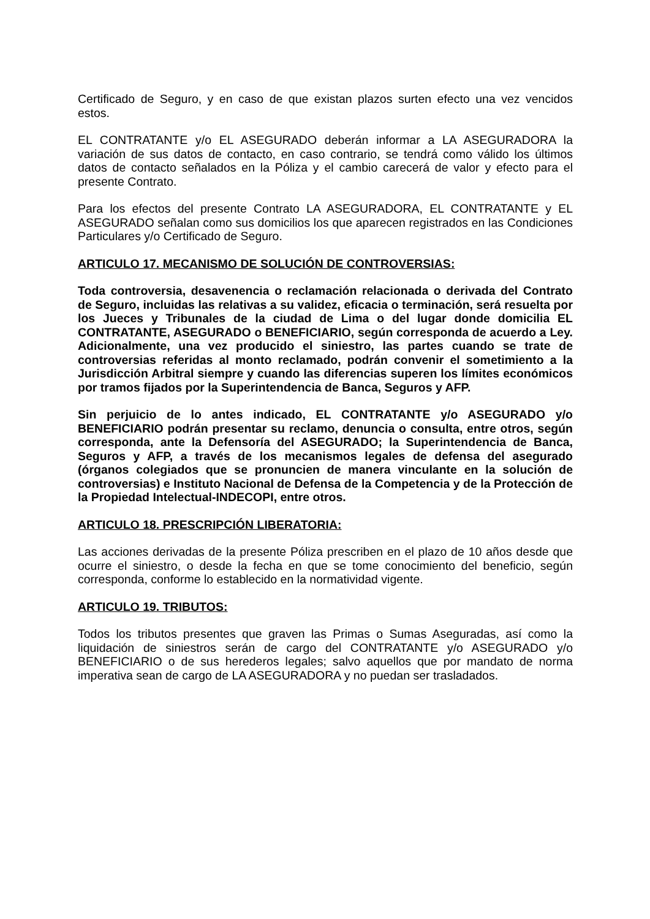Certificado de Seguro, y en caso de que existan plazos surten efecto una vez vencidos estos.
EL CONTRATANTE y/o EL ASEGURADO deberán informar a LA ASEGURADORA la variación de sus datos de contacto, en caso contrario, se tendrá como válido los últimos datos de contacto señalados en la Póliza y el cambio carecerá de valor y efecto para el presente Contrato.
Para los efectos del presente Contrato LA ASEGURADORA, EL CONTRATANTE y EL ASEGURADO señalan como sus domicilios los que aparecen registrados en las Condiciones Particulares y/o Certificado de Seguro.
ARTICULO 17. MECANISMO DE SOLUCIÓN DE CONTROVERSIAS:
Toda controversia, desavenencia o reclamación relacionada o derivada del Contrato de Seguro, incluidas las relativas a su validez, eficacia o terminación, será resuelta por los Jueces y Tribunales de la ciudad de Lima o del lugar donde domicilia EL CONTRATANTE, ASEGURADO o BENEFICIARIO, según corresponda de acuerdo a Ley. Adicionalmente, una vez producido el siniestro, las partes cuando se trate de controversias referidas al monto reclamado, podrán convenir el sometimiento a la Jurisdicción Arbitral siempre y cuando las diferencias superen los límites económicos por tramos fijados por la Superintendencia de Banca, Seguros y AFP.
Sin perjuicio de lo antes indicado, EL CONTRATANTE y/o ASEGURADO y/o BENEFICIARIO podrán presentar su reclamo, denuncia o consulta, entre otros, según corresponda, ante la Defensoría del ASEGURADO; la Superintendencia de Banca, Seguros y AFP, a través de los mecanismos legales de defensa del asegurado (órganos colegiados que se pronuncien de manera vinculante en la solución de controversias) e Instituto Nacional de Defensa de la Competencia y de la Protección de la Propiedad Intelectual-INDECOPI, entre otros.
ARTICULO 18. PRESCRIPCIÓN LIBERATORIA:
Las acciones derivadas de la presente Póliza prescriben en el plazo de 10 años desde que ocurre el siniestro, o desde la fecha en que se tome conocimiento del beneficio, según corresponda, conforme lo establecido en la normatividad vigente.
ARTICULO 19. TRIBUTOS:
Todos los tributos presentes que graven las Primas o Sumas Aseguradas, así como la liquidación de siniestros serán de cargo del CONTRATANTE y/o ASEGURADO y/o BENEFICIARIO o de sus herederos legales; salvo aquellos que por mandato de norma imperativa sean de cargo de LA ASEGURADORA y no puedan ser trasladados.